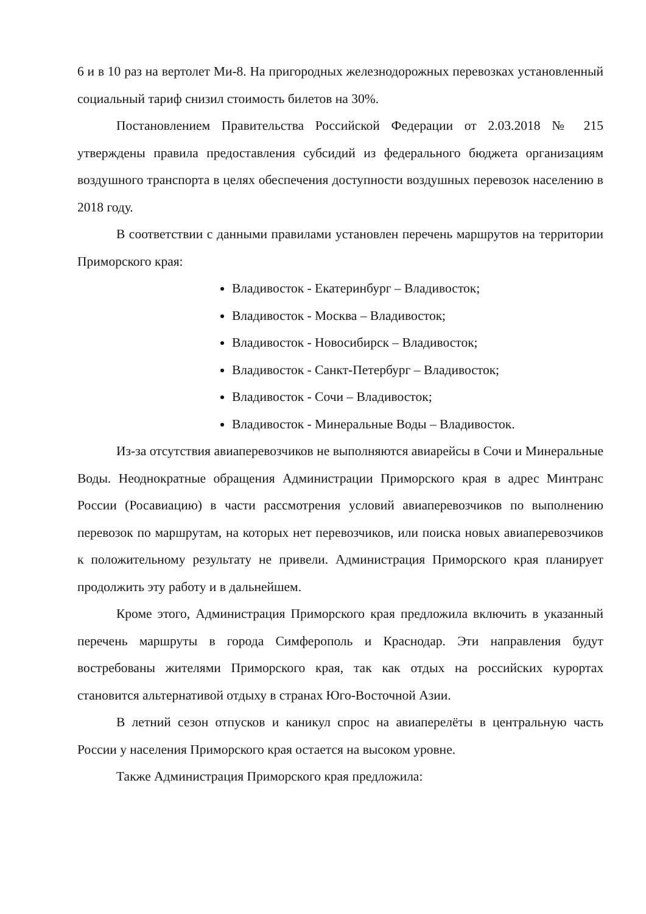6 и в 10 раз на вертолет Ми-8. На пригородных железнодорожных перевозках установленный социальный тариф снизил стоимость билетов на 30%.
Постановлением Правительства Российской Федерации от 2.03.2018 № 215 утверждены правила предоставления субсидий из федерального бюджета организациям воздушного транспорта в целях обеспечения доступности воздушных перевозок населению в 2018 году.
В соответствии с данными правилами установлен перечень маршрутов на территории Приморского края:
Владивосток - Екатеринбург – Владивосток;
Владивосток - Москва – Владивосток;
Владивосток - Новосибирск – Владивосток;
Владивосток - Санкт-Петербург – Владивосток;
Владивосток - Сочи – Владивосток;
Владивосток - Минеральные Воды – Владивосток.
Из-за отсутствия авиаперевозчиков не выполняются авиарейсы в Сочи и Минеральные Воды. Неоднократные обращения Администрации Приморского края в адрес Минтранс России (Росавиацию) в части рассмотрения условий авиаперевозчиков по выполнению перевозок по маршрутам, на которых нет перевозчиков, или поиска новых авиаперевозчиков к положительному результату не привели. Администрация Приморского края планирует продолжить эту работу и в дальнейшем.
Кроме этого, Администрация Приморского края предложила включить в указанный перечень маршруты в города Симферополь и Краснодар. Эти направления будут востребованы жителями Приморского края, так как отдых на российских курортах становится альтернативой отдыху в странах Юго-Восточной Азии.
В летний сезон отпусков и каникул спрос на авиаперелёты в центральную часть России у населения Приморского края остается на высоком уровне.
Также Администрация Приморского края предложила: